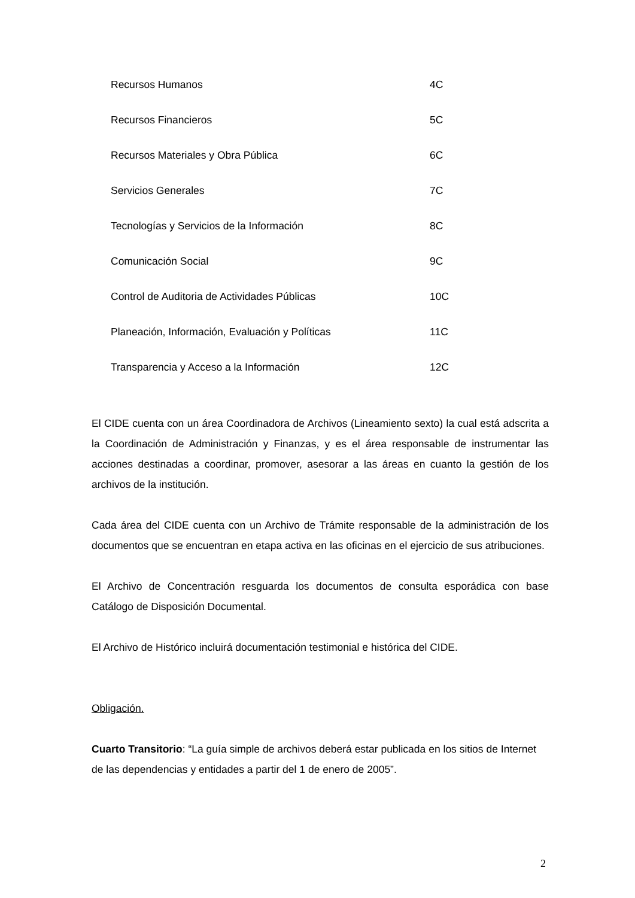| Recursos Humanos | 4C |
| Recursos Financieros | 5C |
| Recursos Materiales y Obra Pública | 6C |
| Servicios Generales | 7C |
| Tecnologías y Servicios de la Información | 8C |
| Comunicación Social | 9C |
| Control de Auditoria de Actividades Públicas | 10C |
| Planeación, Información, Evaluación y Políticas | 11C |
| Transparencia y Acceso a la Información | 12C |
El CIDE cuenta con un área Coordinadora de Archivos (Lineamiento sexto) la cual está adscrita a la Coordinación de Administración y Finanzas, y es el área responsable de instrumentar las acciones destinadas a coordinar, promover, asesorar a las áreas en cuanto la gestión de los archivos de la institución.
Cada área del CIDE cuenta con un Archivo de Trámite responsable de la administración de los documentos que se encuentran en etapa activa en las oficinas en el ejercicio de sus atribuciones.
El Archivo de Concentración resguarda los documentos de consulta esporádica con base Catálogo de Disposición Documental.
El Archivo de Histórico incluirá documentación testimonial e histórica del CIDE.
Obligación.
Cuarto Transitorio: “La guía simple de archivos deberá estar publicada en los sitios de Internet de las dependencias y entidades a partir del 1 de enero de 2005”.
2